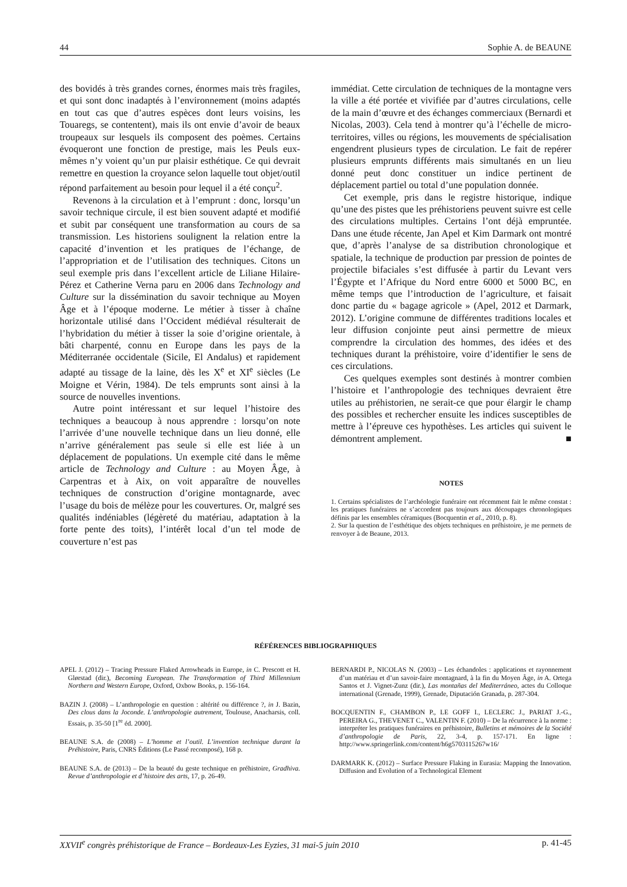44 Sophie A. de BEAUNE
des bovidés à très grandes cornes, énormes mais très fragiles, et qui sont donc inadaptés à l’environnement (moins adaptés en tout cas que d’autres espèces dont leurs voisins, les Touaregs, se contentent), mais ils ont envie d’avoir de beaux troupeaux sur lesquels ils composent des poèmes. Certains évoqueront une fonction de prestige, mais les Peuls eux-mêmes n’y voient qu’un pur plaisir esthétique. Ce qui devrait remettre en question la croyance selon laquelle tout objet/outil répond parfaitement au besoin pour lequel il a été conçu<sup>2</sup>.
Revenons à la circulation et à l’emprunt : donc, lorsqu’un savoir technique circule, il est bien souvent adapté et modifié et subit par conséquent une transformation au cours de sa transmission. Les historiens soulignent la relation entre la capacité d’invention et les pratiques de l’échange, de l’appropriation et de l’utilisation des techniques. Citons un seul exemple pris dans l’excellent article de Liliane Hilaire-Pérez et Catherine Verna paru en 2006 dans Technology and Culture sur la dissémination du savoir technique au Moyen Âge et à l’époque moderne. Le métier à tisser à chaîne horizontale utilisé dans l’Occident médiéval résulterait de l’hybridation du métier à tisser la soie d’origine orientale, à bâti charpenté, connu en Europe dans les pays de la Méditerranée occidentale (Sicile, El Andalus) et rapidement adapté au tissage de la laine, dès les X<sup>e</sup> et XI<sup>e</sup> siècles (Le Moigne et Vérin, 1984). De tels emprunts sont ainsi à la source de nouvelles inventions.
Autre point intéressant et sur lequel l’histoire des techniques a beaucoup à nous apprendre : lorsqu’on note l’arrivée d’une nouvelle technique dans un lieu donné, elle n’arrive généralement pas seule si elle est liée à un déplacement de populations. Un exemple cité dans le même article de Technology and Culture : au Moyen Âge, à Carpentras et à Aix, on voit apparaître de nouvelles techniques de construction d’origine montagnarde, avec l’usage du bois de mélèze pour les couvertures. Or, malgré ses qualités indéniables (légèreté du matériau, adaptation à la forte pente des toits), l’intérêt local d’un tel mode de couverture n’est pas
immédiat. Cette circulation de techniques de la montagne vers la ville a été portée et vivifiée par d’autres circulations, celle de la main d’œuvre et des échanges commerciaux (Bernardi et Nicolas, 2003). Cela tend à montrer qu’à l’échelle de micro-territoires, villes ou régions, les mouvements de spécialisation engendrent plusieurs types de circulation. Le fait de repérer plusieurs emprunts différents mais simultanés en un lieu donné peut donc constituer un indice pertinent de déplacement partiel ou total d’une population donnée.
Cet exemple, pris dans le registre historique, indique qu’une des pistes que les préhistoriens peuvent suivre est celle des circulations multiples. Certains l’ont déjà empruntée. Dans une étude récente, Jan Apel et Kim Darmark ont montré que, d’après l’analyse de sa distribution chronologique et spatiale, la technique de production par pression de pointes de projectile bifaciales s’est diffusée à partir du Levant vers l’Égypte et l’Afrique du Nord entre 6000 et 5000 BC, en même temps que l’introduction de l’agriculture, et faisait donc partie du « bagage agricole » (Apel, 2012 et Darmark, 2012). L’origine commune de différentes traditions locales et leur diffusion conjointe peut ainsi permettre de mieux comprendre la circulation des hommes, des idées et des techniques durant la préhistoire, voire d’identifier le sens de ces circulations.
Ces quelques exemples sont destinés à montrer combien l’histoire et l’anthropologie des techniques devraient être utiles au préhistorien, ne serait-ce que pour élargir le champ des possibles et rechercher ensuite les indices susceptibles de mettre à l’épreuve ces hypothèses. Les articles qui suivent le démontrent amplement. ■
NOTES
1. Certains spécialistes de l’archéologie funéraire ont récemment fait le même constat : les pratiques funéraires ne s’accordent pas toujours aux découpages chronologiques définis par les ensembles céramiques (Bocquentin et al., 2010, p. 8).
2. Sur la question de l’esthétique des objets techniques en préhistoire, je me permets de renvoyer à de Beaune, 2013.
RÉFÉRENCES BIBLIOGRAPHIQUES
APEL J. (2012) – Tracing Pressure Flaked Arrowheads in Europe, in C. Prescott et H. Glørstad (dir.), Becoming European. The Transformation of Third Millennium Northern and Western Europe, Oxford, Oxbow Books, p. 156-164.
BAZIN J. (2008) – L’anthropologie en question : altérité ou différence ?, in J. Bazin, Des clous dans la Joconde. L’anthropologie autrement, Toulouse, Anacharsis, coll. Essais, p. 35-50 [1<sup>re</sup> éd. 2000].
BEAUNE S.A. de (2008) – L’homme et l’outil. L’invention technique durant la Préhistoire, Paris, CNRS Éditions (Le Passé recomposé), 168 p.
BEAUNE S.A. de (2013) – De la beauté du geste technique en préhistoire, Gradhiva. Revue d’anthropologie et d’histoire des arts, 17, p. 26-49.
BERNARDI P., NICOLAS N. (2003) – Les échandoles : applications et rayonnement d’un matériau et d’un savoir-faire montagnard, à la fin du Moyen Âge, in A. Ortega Santos et J. Vignet-Zunz (dir.), Las montañas del Mediterráneo, actes du Colloque international (Grenade, 1999), Grenade, Diputación Granada, p. 287-304.
BOCQUENTIN F., CHAMBON P., LE GOFF I., LECLERC J., PARIAT J.-G., PEREIRA G., THEVENET C., VALENTIN F. (2010) – De la récurrence à la norme : interpréter les pratiques funéraires en préhistoire, Bulletins et mémoires de la Société d’anthropologie de Paris, 22, 3-4, p. 157-171. En ligne : http://www.springerlink.com/content/h6g5703115267w16/
DARMARK K. (2012) – Surface Pressure Flaking in Eurasia: Mapping the Innovation. Diffusion and Evolution of a Technological Element
XXVII<sup>e</sup> congrès préhistorique de France – Bordeaux-Les Eyzies, 31 mai-5 juin 2010 p. 41-45